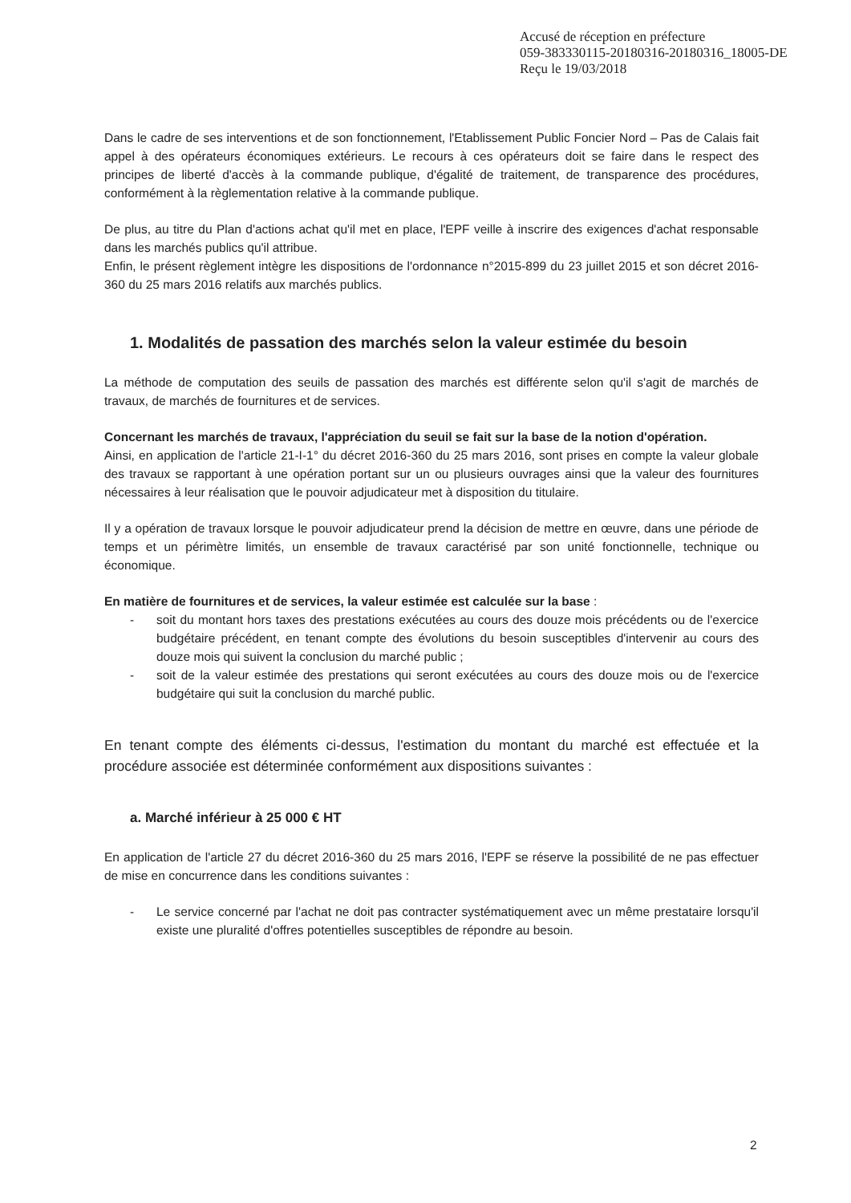Accusé de réception en préfecture
059-383330115-20180316-20180316_18005-DE
Reçu le 19/03/2018
Dans le cadre de ses interventions et de son fonctionnement, l'Etablissement Public Foncier Nord – Pas de Calais fait appel à des opérateurs économiques extérieurs. Le recours à ces opérateurs doit se faire dans le respect des principes de liberté d'accès à la commande publique, d'égalité de traitement, de transparence des procédures, conformément à la règlementation relative à la commande publique.
De plus, au titre du Plan d'actions achat qu'il met en place, l'EPF veille à inscrire des exigences d'achat responsable dans les marchés publics qu'il attribue.
Enfin, le présent règlement intègre les dispositions de l'ordonnance n°2015-899 du 23 juillet 2015 et son décret 2016-360 du 25 mars 2016 relatifs aux marchés publics.
1. Modalités de passation des marchés selon la valeur estimée du besoin
La méthode de computation des seuils de passation des marchés est différente selon qu'il s'agit de marchés de travaux, de marchés de fournitures et de services.
Concernant les marchés de travaux, l'appréciation du seuil se fait sur la base de la notion d'opération.
Ainsi, en application de l'article 21-I-1° du décret 2016-360 du 25 mars 2016, sont prises en compte la valeur globale des travaux se rapportant à une opération portant sur un ou plusieurs ouvrages ainsi que la valeur des fournitures nécessaires à leur réalisation que le pouvoir adjudicateur met à disposition du titulaire.
Il y a opération de travaux lorsque le pouvoir adjudicateur prend la décision de mettre en œuvre, dans une période de temps et un périmètre limités, un ensemble de travaux caractérisé par son unité fonctionnelle, technique ou économique.
En matière de fournitures et de services, la valeur estimée est calculée sur la base :
- soit du montant hors taxes des prestations exécutées au cours des douze mois précédents ou de l'exercice budgétaire précédent, en tenant compte des évolutions du besoin susceptibles d'intervenir au cours des douze mois qui suivent la conclusion du marché public ;
- soit de la valeur estimée des prestations qui seront exécutées au cours des douze mois ou de l'exercice budgétaire qui suit la conclusion du marché public.
En tenant compte des éléments ci-dessus, l'estimation du montant du marché est effectuée et la procédure associée est déterminée conformément aux dispositions suivantes :
a. Marché inférieur à 25 000 € HT
En application de l'article 27 du décret 2016-360 du 25 mars 2016, l'EPF se réserve la possibilité de ne pas effectuer de mise en concurrence dans les conditions suivantes :
- Le service concerné par l'achat ne doit pas contracter systématiquement avec un même prestataire lorsqu'il existe une pluralité d'offres potentielles susceptibles de répondre au besoin.
2